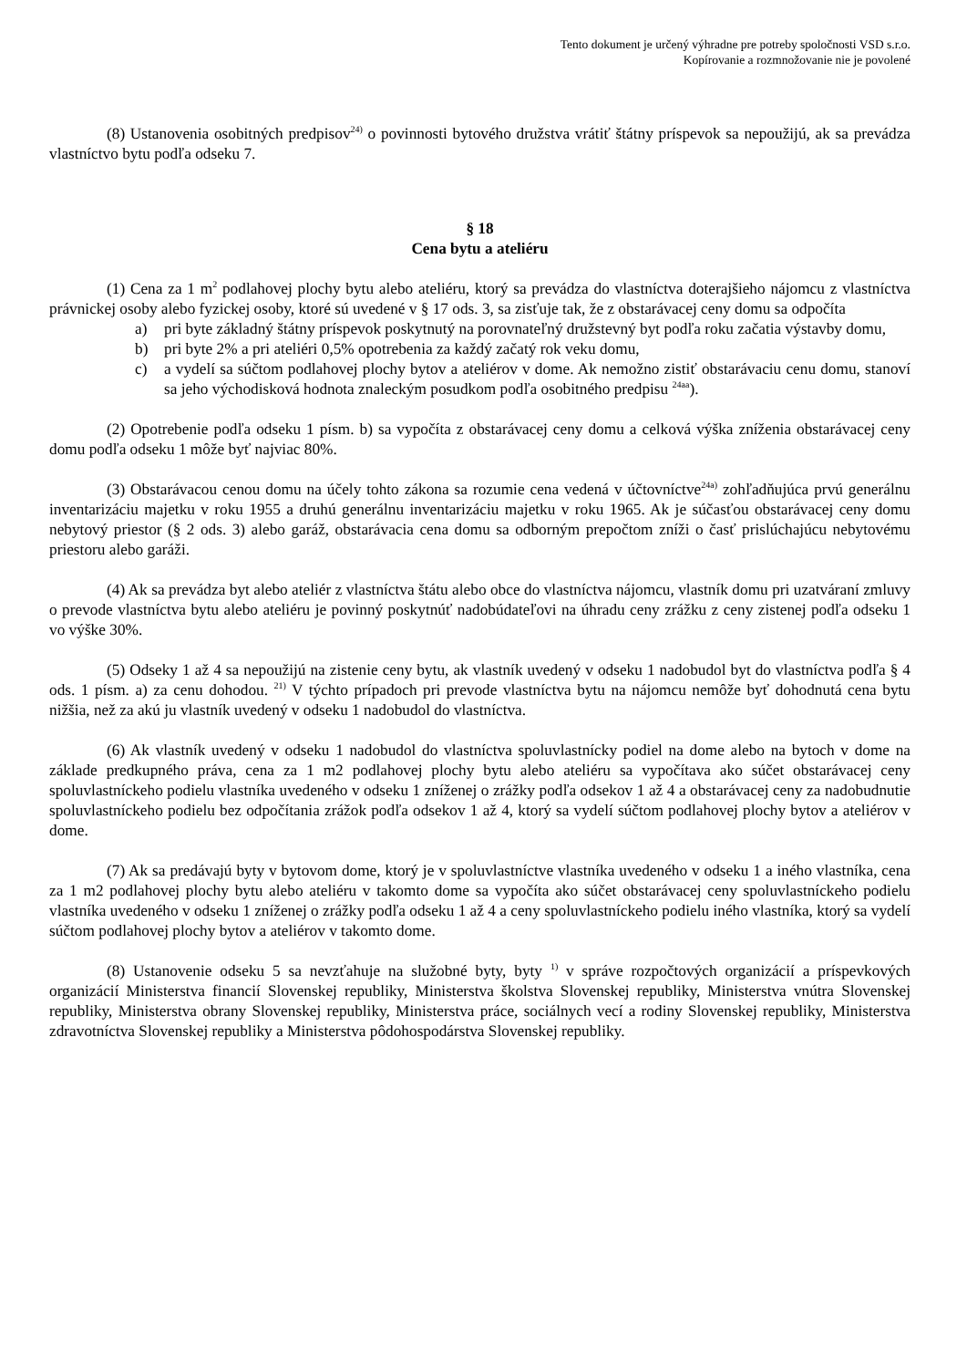Tento dokument je určený výhradne pre potreby spoločnosti VSD s.r.o.
Kopírovanie a rozmnožovanie nie je povolené
(8) Ustanovenia osobitných predpisov<sup>24)</sup> o povinnosti bytového družstva vrátiť štátny príspevok sa nepoužijú, ak sa prevádza vlastníctvo bytu podľa odseku 7.
§ 18
Cena bytu a ateliéru
(1) Cena za 1 m<sup>2</sup> podlahovej plochy bytu alebo ateliéru, ktorý sa prevádza do vlastníctva doterajšieho nájomcu z vlastníctva právnickej osoby alebo fyzickej osoby, ktoré sú uvedené v § 17 ods. 3, sa zisťuje tak, že z obstarávacej ceny domu sa odpočíta
a) pri byte základný štátny príspevok poskytnutý na porovnateľný družstevný byt podľa roku začatia výstavby domu,
b) pri byte 2% a pri ateliéri 0,5% opotrebenia za každý začatý rok veku domu,
c) a vydelí sa súčtom podlahovej plochy bytov a ateliérov v dome. Ak nemožno zistiť obstarávaciu cenu domu, stanoví sa jeho východisková hodnota znaleckým posudkom podľa osobitného predpisu <sup>24aa</sup>).
(2) Opotrebenie podľa odseku 1 písm. b) sa vypočíta z obstarávacej ceny domu a celková výška zníženia obstarávacej ceny domu podľa odseku 1 môže byť najviac 80%.
(3) Obstarávacou cenou domu na účely tohto zákona sa rozumie cena vedená v účtovníctve<sup>24a)</sup> zohľadňujúca prvú generálnu inventarizáciu majetku v roku 1955 a druhú generálnu inventarizáciu majetku v roku 1965. Ak je súčasťou obstarávacej ceny domu nebytový priestor (§ 2 ods. 3) alebo garáž, obstarávacia cena domu sa odborným prepočtom zníži o časť prislúchajúcu nebytovému priestoru alebo garáži.
(4) Ak sa prevádza byt alebo ateliér z vlastníctva štátu alebo obce do vlastníctva nájomcu, vlastník domu pri uzatváraní zmluvy o prevode vlastníctva bytu alebo ateliéru je povinný poskytnúť nadobúdateľovi na úhradu ceny zrážku z ceny zistenej podľa odseku 1 vo výške 30%.
(5) Odseky 1 až 4 sa nepoužijú na zistenie ceny bytu, ak vlastník uvedený v odseku 1 nadobudol byt do vlastníctva podľa § 4 ods. 1 písm. a) za cenu dohodou. <sup>21)</sup> V týchto prípadoch pri prevode vlastníctva bytu na nájomcu nemôže byť dohodnutá cena bytu nižšia, než za akú ju vlastník uvedený v odseku 1 nadobudol do vlastníctva.
(6) Ak vlastník uvedený v odseku 1 nadobudol do vlastníctva spoluvlastnícky podiel na dome alebo na bytoch v dome na základe predkupného práva, cena za 1 m2 podlahovej plochy bytu alebo ateliéru sa vypočítava ako súčet obstarávacej ceny spoluvlastníckeho podielu vlastníka uvedeného v odseku 1 zníženej o zrážky podľa odsekov 1 až 4 a obstarávacej ceny za nadobudnutie spoluvlastníckeho podielu bez odpočítania zrážok podľa odsekov 1 až 4, ktorý sa vydelí súčtom podlahovej plochy bytov a ateliérov v dome.
(7) Ak sa predávajú byty v bytovom dome, ktorý je v spoluvlastníctve vlastníka uvedeného v odseku 1 a iného vlastníka, cena za 1 m2 podlahovej plochy bytu alebo ateliéru v takomto dome sa vypočíta ako súčet obstarávacej ceny spoluvlastníckeho podielu vlastníka uvedeného v odseku 1 zníženej o zrážky podľa odseku 1 až 4 a ceny spoluvlastníckeho podielu iného vlastníka, ktorý sa vydelí súčtom podlahovej plochy bytov a ateliérov v takomto dome.
(8) Ustanovenie odseku 5 sa nevzťahuje na služobné byty, byty <sup>1)</sup> v správe rozpočtových organizácií a príspevkových organizácií Ministerstva financií Slovenskej republiky, Ministerstva školstva Slovenskej republiky, Ministerstva vnútra Slovenskej republiky, Ministerstva obrany Slovenskej republiky, Ministerstva práce, sociálnych vecí a rodiny Slovenskej republiky, Ministerstva zdravotníctva Slovenskej republiky a Ministerstva pôdohospodárstva Slovenskej republiky.